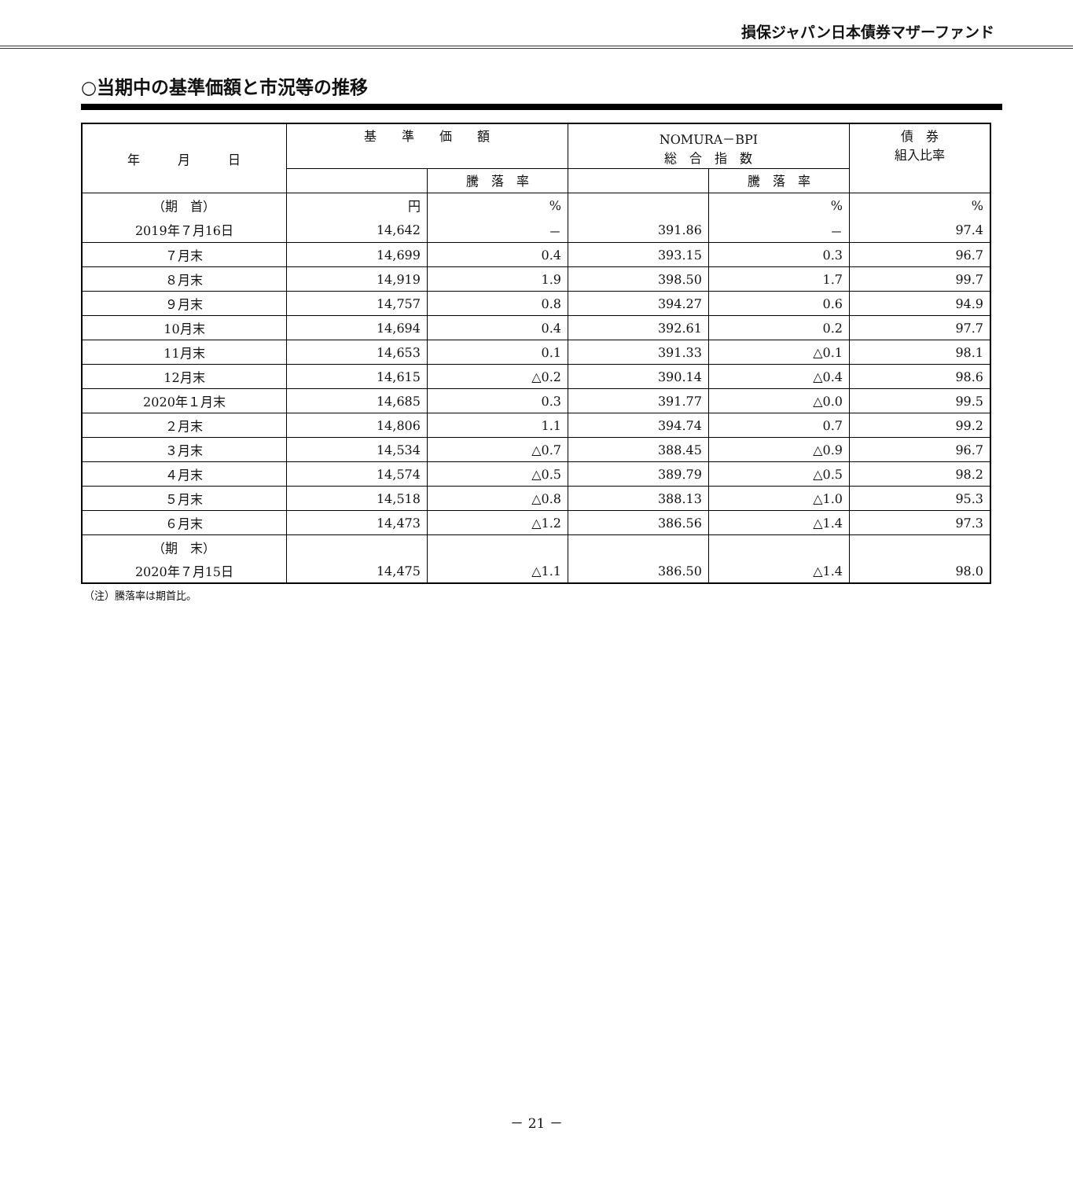損保ジャパン日本債券マザーファンド
○当期中の基準価額と市況等の推移
| 年 月 日 | 基 準 価 額 | | NOMURA－BPI 総 合 指 数 | | 債 券 組入比率 |
| --- | --- | --- | --- | --- | --- |
| | | 騰 落 率 | | 騰 落 率 | |
| （期 首） | 円 | % | | % | % |
| 2019年７月16日 | 14,642 | － | 391.86 | － | 97.4 |
| ７月末 | 14,699 | 0.4 | 393.15 | 0.3 | 96.7 |
| ８月末 | 14,919 | 1.9 | 398.50 | 1.7 | 99.7 |
| ９月末 | 14,757 | 0.8 | 394.27 | 0.6 | 94.9 |
| 10月末 | 14,694 | 0.4 | 392.61 | 0.2 | 97.7 |
| 11月末 | 14,653 | 0.1 | 391.33 | △0.1 | 98.1 |
| 12月末 | 14,615 | △0.2 | 390.14 | △0.4 | 98.6 |
| 2020年１月末 | 14,685 | 0.3 | 391.77 | △0.0 | 99.5 |
| ２月末 | 14,806 | 1.1 | 394.74 | 0.7 | 99.2 |
| ３月末 | 14,534 | △0.7 | 388.45 | △0.9 | 96.7 |
| ４月末 | 14,574 | △0.5 | 389.79 | △0.5 | 98.2 |
| ５月末 | 14,518 | △0.8 | 388.13 | △1.0 | 95.3 |
| ６月末 | 14,473 | △1.2 | 386.56 | △1.4 | 97.3 |
| （期 末） | | | | | |
| 2020年７月15日 | 14,475 | △1.1 | 386.50 | △1.4 | 98.0 |
（注）騰落率は期首比。
－ 21 －